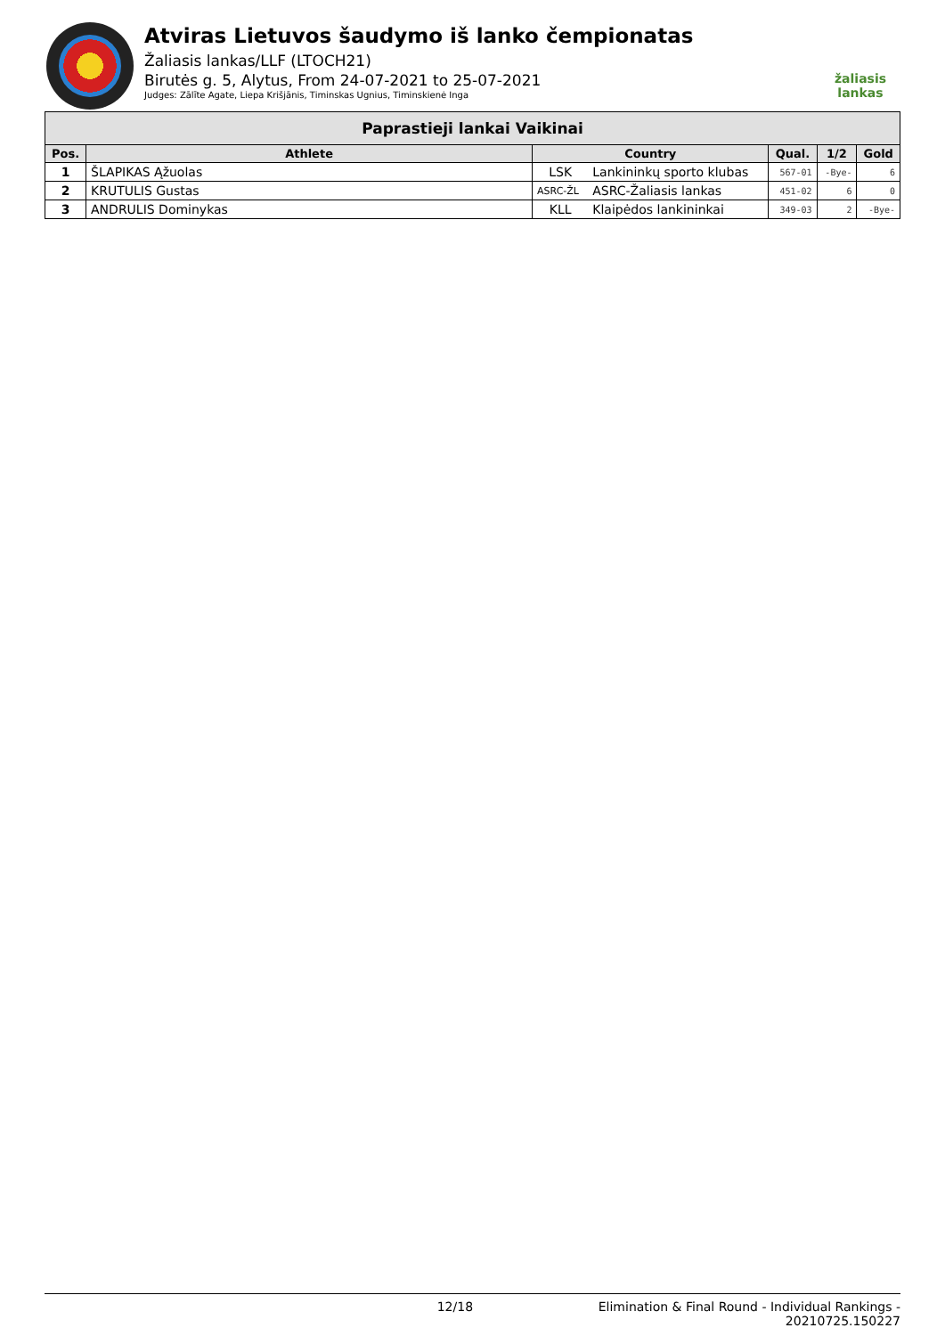Atviras Lietuvos šaudymo iš lanko čempionatas
Žaliasis lankas/LLF (LTOCH21)
Birutės g. 5, Alytus, From 24-07-2021 to 25-07-2021
Judges: Zālīte Agate, Liepa Krišjānis, Timinskas Ugnius, Timinskienė Inga
žaliasis
lankas
| Paprastieji lankai Vaikinai | | | | | | |
| --- | --- | --- | --- | --- | --- | --- |
| Pos. | Athlete | Country | | Qual. | 1/2 | Gold |
| 1 | ŠLAPIKAS Ąžuolas | LSK | Lankininkų sporto klubas | 567-01 | -Bye- | 6 |
| 2 | KRUTULIS Gustas | ASRC-ŽL | ASRC-Žaliasis lankas | 451-02 | 6 | 0 |
| 3 | ANDRULIS Dominykas | KLL | Klaipėdos lankininkai | 349-03 | 2 | -Bye- |
12/18 Elimination & Final Round - Individual Rankings -
20210725.150227